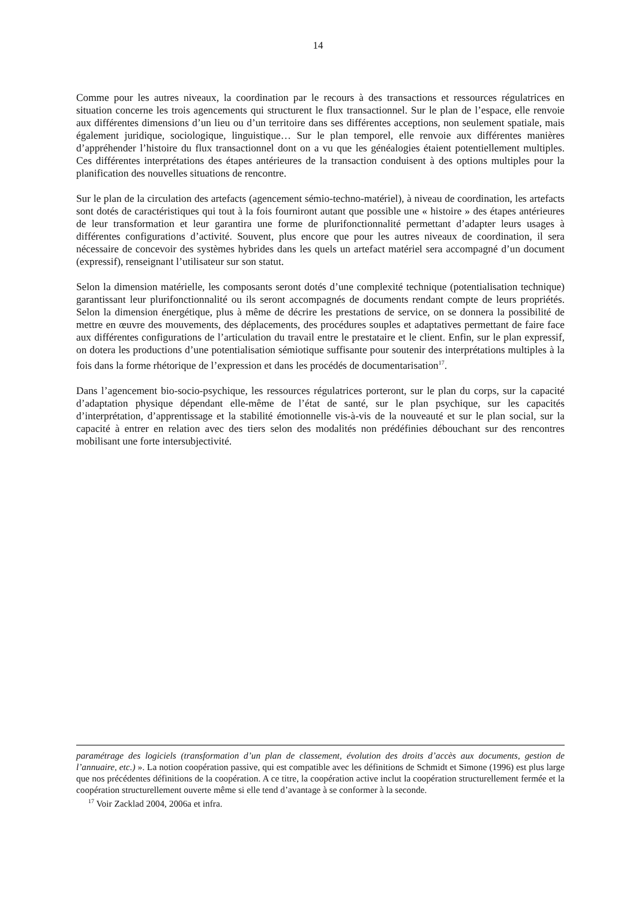14
Comme pour les autres niveaux, la coordination par le recours à des transactions et ressources régulatrices en situation concerne les trois agencements qui structurent le flux transactionnel. Sur le plan de l’espace, elle renvoie aux différentes dimensions d’un lieu ou d’un territoire dans ses différentes acceptions, non seulement spatiale, mais également juridique, sociologique, linguistique… Sur le plan temporel, elle renvoie aux différentes manières d’appréhender l’histoire du flux transactionnel dont on a vu que les généalogies étaient potentiellement multiples. Ces différentes interprétations des étapes antérieures de la transaction conduisent à des options multiples pour la planification des nouvelles situations de rencontre.
Sur le plan de la circulation des artefacts (agencement sémio-techno-matériel), à niveau de coordination, les artefacts sont dotés de caractéristiques qui tout à la fois fourniront autant que possible une « histoire » des étapes antérieures de leur transformation et leur garantira une forme de plurifonctionnalité permettant d’adapter leurs usages à différentes configurations d’activité. Souvent, plus encore que pour les autres niveaux de coordination, il sera nécessaire de concevoir des systèmes hybrides dans les quels un artefact matériel sera accompagné d’un document (expressif), renseignant l’utilisateur sur son statut.
Selon la dimension matérielle, les composants seront dotés d’une complexité technique (potentialisation technique) garantissant leur plurifonctionnalité ou ils seront accompagnés de documents rendant compte de leurs propriétés. Selon la dimension énergétique, plus à même de décrire les prestations de service, on se donnera la possibilité de mettre en œuvre des mouvements, des déplacements, des procédures souples et adaptatives permettant de faire face aux différentes configurations de l’articulation du travail entre le prestataire et le client. Enfin, sur le plan expressif, on dotera les productions d’une potentialisation sémiotique suffisante pour soutenir des interprétations multiples à la fois dans la forme rhétorique de l’expression et dans les procédés de documentarisation<sup>17</sup>.
Dans l’agencement bio-socio-psychique, les ressources régulatrices porteront, sur le plan du corps, sur la capacité d’adaptation physique dépendant elle-même de l’état de santé, sur le plan psychique, sur les capacités d’interprétation, d’apprentissage et la stabilité émotionnelle vis-à-vis de la nouveauté et sur le plan social, sur la capacité à entrer en relation avec des tiers selon des modalités non prédéfinies débouchant sur des rencontres mobilisant une forte intersubjectivité.
paramétrage des logiciels (transformation d’un plan de classement, évolution des droits d’accès aux documents, gestion de l’annuaire, etc.) ». La notion coopération passive, qui est compatible avec les définitions de Schmidt et Simone (1996) est plus large que nos précédentes définitions de la coopération. A ce titre, la coopération active inclut la coopération structurellement fermée et la coopération structurellement ouverte même si elle tend d’avantage à se conformer à la seconde.
<sup>17</sup> Voir Zacklad 2004, 2006a et infra.